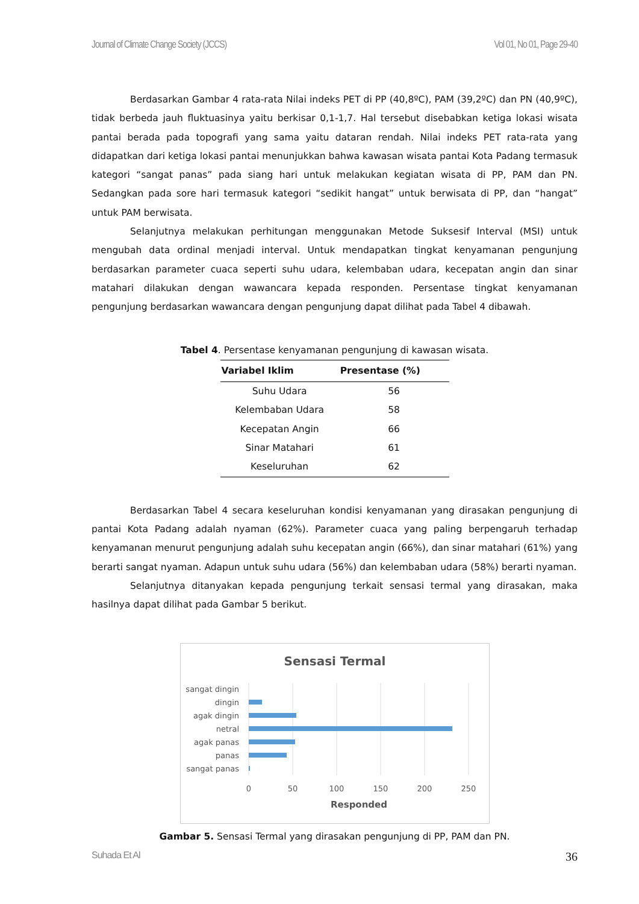Journal of Climate Change Society (JCCS) Vol 01, No 01, Page 29-40
Berdasarkan Gambar 4 rata-rata Nilai indeks PET di PP (40,8ºC), PAM (39,2ºC) dan PN (40,9ºC), tidak berbeda jauh fluktuasinya yaitu berkisar 0,1-1,7. Hal tersebut disebabkan ketiga lokasi wisata pantai berada pada topografi yang sama yaitu dataran rendah. Nilai indeks PET rata-rata yang didapatkan dari ketiga lokasi pantai menunjukkan bahwa kawasan wisata pantai Kota Padang termasuk kategori “sangat panas” pada siang hari untuk melakukan kegiatan wisata di PP, PAM dan PN. Sedangkan pada sore hari termasuk kategori “sedikit hangat” untuk berwisata di PP, dan “hangat” untuk PAM berwisata.
Selanjutnya melakukan perhitungan menggunakan Metode Suksesif Interval (MSI) untuk mengubah data ordinal menjadi interval. Untuk mendapatkan tingkat kenyamanan pengunjung berdasarkan parameter cuaca seperti suhu udara, kelembaban udara, kecepatan angin dan sinar matahari dilakukan dengan wawancara kepada responden. Persentase tingkat kenyamanan pengunjung berdasarkan wawancara dengan pengunjung dapat dilihat pada Tabel 4 dibawah.
Tabel 4. Persentase kenyamanan pengunjung di kawasan wisata.
| Variabel Iklim | Presentase (%) |
| --- | --- |
| Suhu Udara | 56 |
| Kelembaban Udara | 58 |
| Kecepatan Angin | 66 |
| Sinar Matahari | 61 |
| Keseluruhan | 62 |
Berdasarkan Tabel 4 secara keseluruhan kondisi kenyamanan yang dirasakan pengunjung di pantai Kota Padang adalah nyaman (62%). Parameter cuaca yang paling berpengaruh terhadap kenyamanan menurut pengunjung adalah suhu kecepatan angin (66%), dan sinar matahari (61%) yang berarti sangat nyaman. Adapun untuk suhu udara (56%) dan kelembaban udara (58%) berarti nyaman.
Selanjutnya ditanyakan kepada pengunjung terkait sensasi termal yang dirasakan, maka hasilnya dapat dilihat pada Gambar 5 berikut.
Sensasi Termal
sangat dingin
dingin
agak dingin
netral
agak panas
panas
sangat panas
0
50
100
150
200
250
Responded
Gambar 5. Sensasi Termal yang dirasakan pengunjung di PP, PAM dan PN.
Suhada Et Al 36